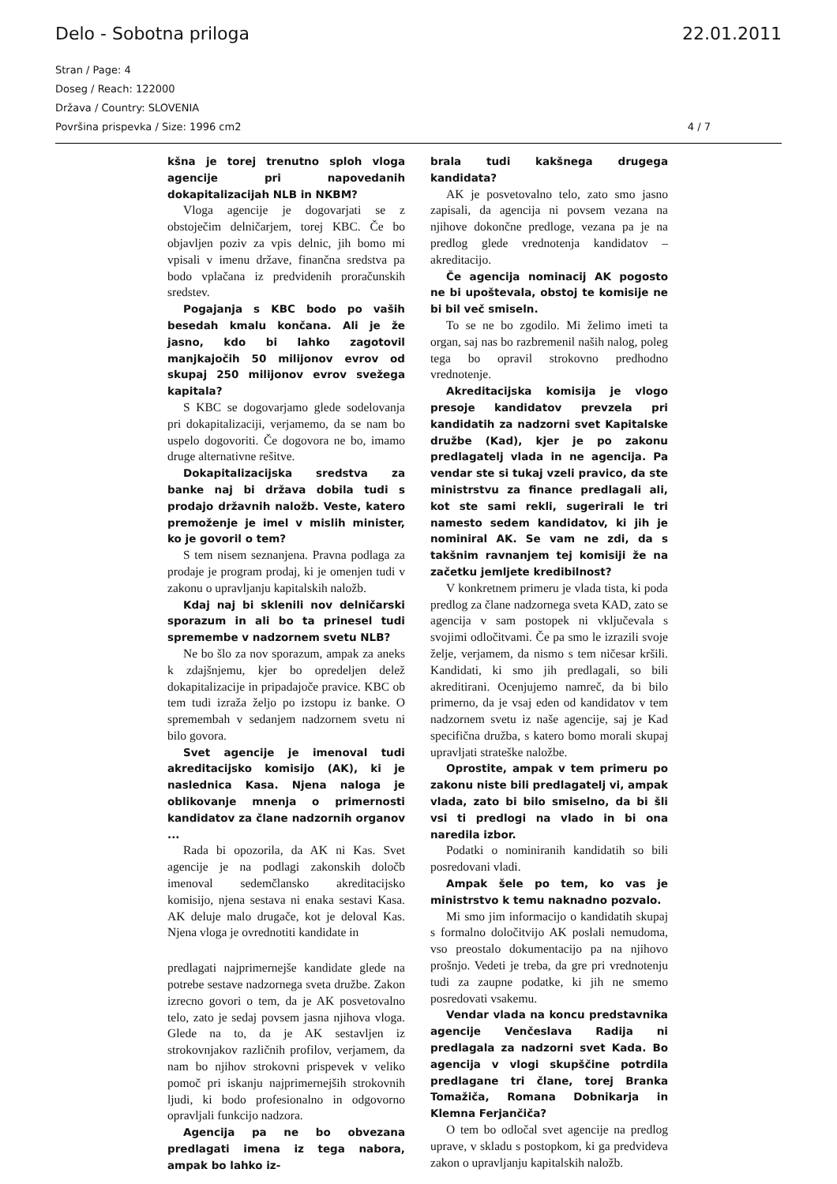Delo - Sobotna priloga 22.01.2011
Stran / Page: 4
Doseg / Reach: 122000
Država / Country: SLOVENIA
Površina prispevka / Size: 1996 cm2 4 / 7
kšna je torej trenutno sploh vloga agencije pri napovedanih dokapitalizacijah NLB in NKBM?
Vloga agencije je dogovarjati se z obstoječim delničarjem, torej KBC. Če bo objavljen poziv za vpis delnic, jih bomo mi vpisali v imenu države, finančna sredstva pa bodo vplačana iz predvidenih proračunskih sredstev.
Pogajanja s KBC bodo po vaših besedah kmalu končana. Ali je že jasno, kdo bi lahko zagotovil manjkajočih 50 milijonov evrov od skupaj 250 milijonov evrov svežega kapitala?
S KBC se dogovarjamo glede sodelovanja pri dokapitalizaciji, verjamemo, da se nam bo uspelo dogovoriti. Če dogovora ne bo, imamo druge alternativne rešitve.
Dokapitalizacijska sredstva za banke naj bi država dobila tudi s prodajo državnih naložb. Veste, katero premoženje je imel v mislih minister, ko je govoril o tem?
S tem nisem seznanjena. Pravna podlaga za prodaje je program prodaj, ki je omenjen tudi v zakonu o upravljanju kapitalskih naložb.
Kdaj naj bi sklenili nov delničarski sporazum in ali bo ta prinesel tudi spremembe v nadzornem svetu NLB?
Ne bo šlo za nov sporazum, ampak za aneks k zdajšnjemu, kjer bo opredeljen delež dokapitalizacije in pripadajoče pravice. KBC ob tem tudi izraža željo po izstopu iz banke. O spremembah v sedanjem nadzornem svetu ni bilo govora.
Svet agencije je imenoval tudi akreditacijsko komisijo (AK), ki je naslednica Kasa. Njena naloga je oblikovanje mnenja o primernosti kandidatov za člane nadzornih organov ...
Rada bi opozorila, da AK ni Kas. Svet agencije je na podlagi zakonskih določb imenoval sedemčlansko akreditacijsko komisijo, njena sestava ni enaka sestavi Kasa. AK deluje malo drugače, kot je deloval Kas. Njena vloga je ovrednotiti kandidate in
predlagati najprimernejše kandidate glede na potrebe sestave nadzornega sveta družbe. Zakon izrecno govori o tem, da je AK posvetovalno telo, zato je sedaj povsem jasna njihova vloga. Glede na to, da je AK sestavljen iz strokovnjakov različnih profilov, verjamem, da nam bo njihov strokovni prispevek v veliko pomoč pri iskanju najprimernejših strokovnih ljudi, ki bodo profesionalno in odgovorno opravljali funkcijo nadzora.
Agencija pa ne bo obvezana predlagati imena iz tega nabora, ampak bo lahko iz-
brala tudi kakšnega drugega kandidata?
AK je posvetovalno telo, zato smo jasno zapisali, da agencija ni povsem vezana na njihove dokončne predloge, vezana pa je na predlog glede vrednotenja kandidatov – akreditacijo.
Če agencija nominacij AK pogosto ne bi upoštevala, obstoj te komisije ne bi bil več smiseln.
To se ne bo zgodilo. Mi želimo imeti ta organ, saj nas bo razbremenil naših nalog, poleg tega bo opravil strokovno predhodno vrednotenje.
Akreditacijska komisija je vlogo presoje kandidatov prevzela pri kandidatih za nadzorni svet Kapitalske družbe (Kad), kjer je po zakonu predlagatelj vlada in ne agencija. Pa vendar ste si tukaj vzeli pravico, da ste ministrstvu za finance predlagali ali, kot ste sami rekli, sugerirali le tri namesto sedem kandidatov, ki jih je nominiral AK. Se vam ne zdi, da s takšnim ravnanjem tej komisiji že na začetku jemljete kredibilnost?
V konkretnem primeru je vlada tista, ki poda predlog za člane nadzornega sveta KAD, zato se agencija v sam postopek ni vključevala s svojimi odločitvami. Če pa smo le izrazili svoje želje, verjamem, da nismo s tem ničesar kršili. Kandidati, ki smo jih predlagali, so bili akreditirani. Ocenjujemo namreč, da bi bilo primerno, da je vsaj eden od kandidatov v tem nadzornem svetu iz naše agencije, saj je Kad specifična družba, s katero bomo morali skupaj upravljati strateške naložbe.
Oprostite, ampak v tem primeru po zakonu niste bili predlagatelj vi, ampak vlada, zato bi bilo smiselno, da bi šli vsi ti predlogi na vlado in bi ona naredila izbor.
Podatki o nominiranih kandidatih so bili posredovani vladi.
Ampak šele po tem, ko vas je ministrstvo k temu naknadno pozvalo.
Mi smo jim informacijo o kandidatih skupaj s formalno določitvijo AK poslali nemudoma, vso preostalo dokumentacijo pa na njihovo prošnjo. Vedeti je treba, da gre pri vrednotenju tudi za zaupne podatke, ki jih ne smemo posredovati vsakemu.
Vendar vlada na koncu predstavnika agencije Venčeslava Radija ni predlagala za nadzorni svet Kada. Bo agencija v vlogi skupščine potrdila predlagane tri člane, torej Branka Tomažiča, Romana Dobnikarja in Klemna Ferjančiča?
O tem bo odločal svet agencije na predlog uprave, v skladu s postopkom, ki ga predvideva zakon o upravljanju kapitalskih naložb.